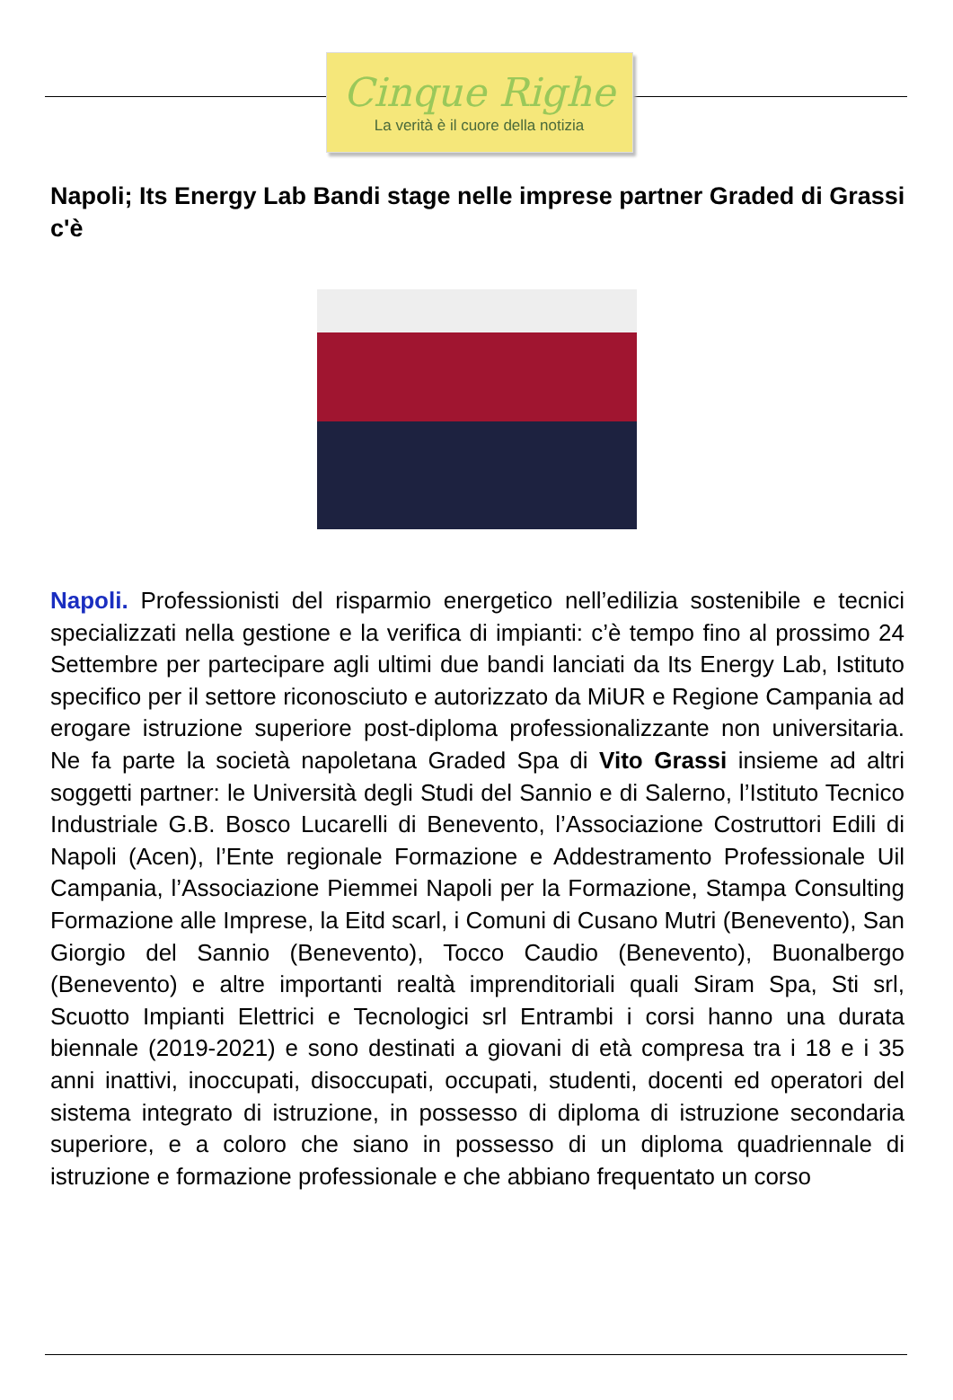Cinque Righe
La verità è il cuore della notizia
Napoli; Its Energy Lab Bandi stage nelle imprese partner Graded di Grassi c'è
Napoli. Professionisti del risparmio energetico nell’edilizia sostenibile e tecnici specializzati nella gestione e la verifica di impianti: c’è tempo fino al prossimo 24 Settembre per partecipare agli ultimi due bandi lanciati da Its Energy Lab, Istituto specifico per il settore riconosciuto e autorizzato da MiUR e Regione Campania ad erogare istruzione superiore post-diploma professionalizzante non universitaria. Ne fa parte la società napoletana Graded Spa di Vito Grassi insieme ad altri soggetti partner: le Università degli Studi del Sannio e di Salerno, l’Istituto Tecnico Industriale G.B. Bosco Lucarelli di Benevento, l’Associazione Costruttori Edili di Napoli (Acen), l’Ente regionale Formazione e Addestramento Professionale Uil Campania, l’Associazione Piemmei Napoli per la Formazione, Stampa Consulting Formazione alle Imprese, la Eitd scarl, i Comuni di Cusano Mutri (Benevento), San Giorgio del Sannio (Benevento), Tocco Caudio (Benevento), Buonalbergo (Benevento) e altre importanti realtà imprenditoriali quali Siram Spa, Sti srl, Scuotto Impianti Elettrici e Tecnologici srl Entrambi i corsi hanno una durata biennale (2019-2021) e sono destinati a giovani di età compresa tra i 18 e i 35 anni inattivi, inoccupati, disoccupati, occupati, studenti, docenti ed operatori del sistema integrato di istruzione, in possesso di diploma di istruzione secondaria superiore, e a coloro che siano in possesso di un diploma quadriennale di istruzione e formazione professionale e che abbiano frequentato un corso